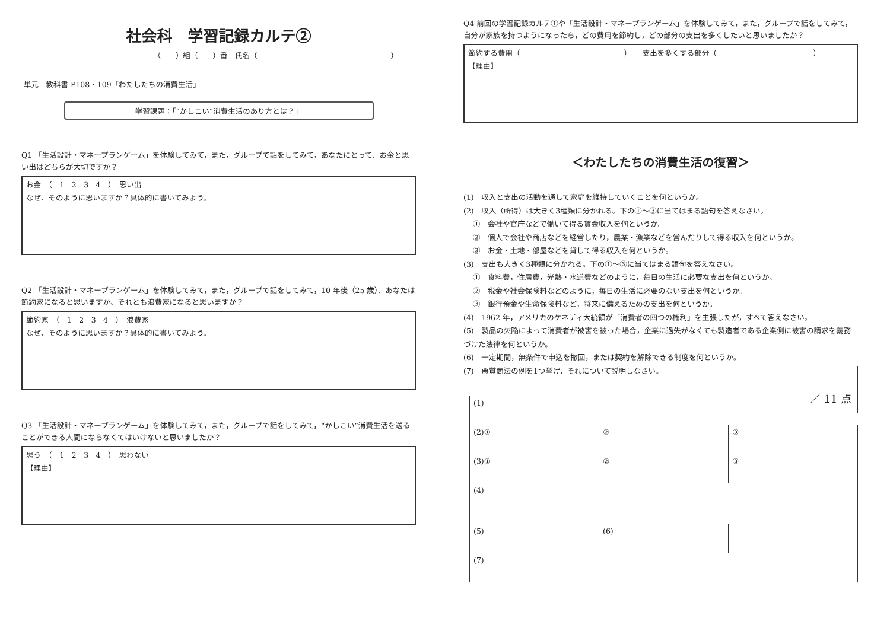社会科　学習記録カルテ②
（　　）組（　　）番　氏名（　　　　　　　　　　　　　　　　　　）
単元　教科書 P108・109「わたしたちの消費生活」
学習課題：「“かしこい”消費生活のあり方とは？」
Q1 「生活設計・マネープランゲーム」を体験してみて，また，グループで話をしてみて，あなたにとって、お金と思い出はどちらが大切ですか？
お金　（　1　2　3　4　）　思い出
なぜ、そのように思いますか？具体的に書いてみよう。
Q2 「生活設計・マネープランゲーム」を体験してみて，また，グループで話をしてみて，10 年後（25 歳）、あなたは節約家になると思いますか、それとも浪費家になると思いますか？
節約家　（　1　2　3　4　）　浪費家
なぜ、そのように思いますか？具体的に書いてみよう。
Q3 「生活設計・マネープランゲーム」を体験してみて，また，グループで話をしてみて，“かしこい”消費生活を送ることができる人間にならなくてはいけないと思いましたか？
思う　（　1　2　3　4　）　思わない
【理由】
Q4 前回の学習記録カルテ①や「生活設計・マネープランゲーム」を体験してみて，また，グループで話をしてみて，自分が家族を持つようになったら，どの費用を節約し，どの部分の支出を多くしたいと思いましたか？
節約する費用（　　　　　　　　　　　　　　）　　支出を多くする部分（　　　　　　　　　　　　　）
【理由】
＜わたしたちの消費生活の復習＞
(1)　収入と支出の活動を通して家庭を維持していくことを何というか。
(2)　収入（所得）は大きく3種類に分かれる。下の①～③に当てはまる語句を答えなさい。
①　会社や官庁などで働いて得る賃金収入を何というか。
②　個人で会社や商店などを経営したり，農業・漁業などを営んだりして得る収入を何というか。
③　お金・土地・部屋などを貸して得る収入を何というか。
(3)　支出も大きく3種類に分かれる。下の①～③に当てはまる語句を答えなさい。
①　食料費，住居費，光熱・水道費などのように，毎日の生活に必要な支出を何というか。
②　税金や社会保険料などのように，毎日の生活に必要のない支出を何というか。
③　銀行預金や生命保険料など，将来に備えるための支出を何というか。
(4)　1962 年，アメリカのケネディ大統領が「消費者の四つの権利」を主張したが，すべて答えなさい。
(5)　製品の欠陥によって消費者が被害を被った場合，企業に過失がなくても製造者である企業側に被害の請求を義務づけた法律を何というか。
(6)　一定期間，無条件で申込を撤回，または契約を解除できる制度を何というか。
(7)　悪質商法の例を1つ挙げ，それについて説明しなさい。
／ 11 点
| (1) | | |
| (2)① | ② | ③ |
| (3)① | ② | ③ |
| (4) | | |
| (5) | (6) | |
| (7) | | |